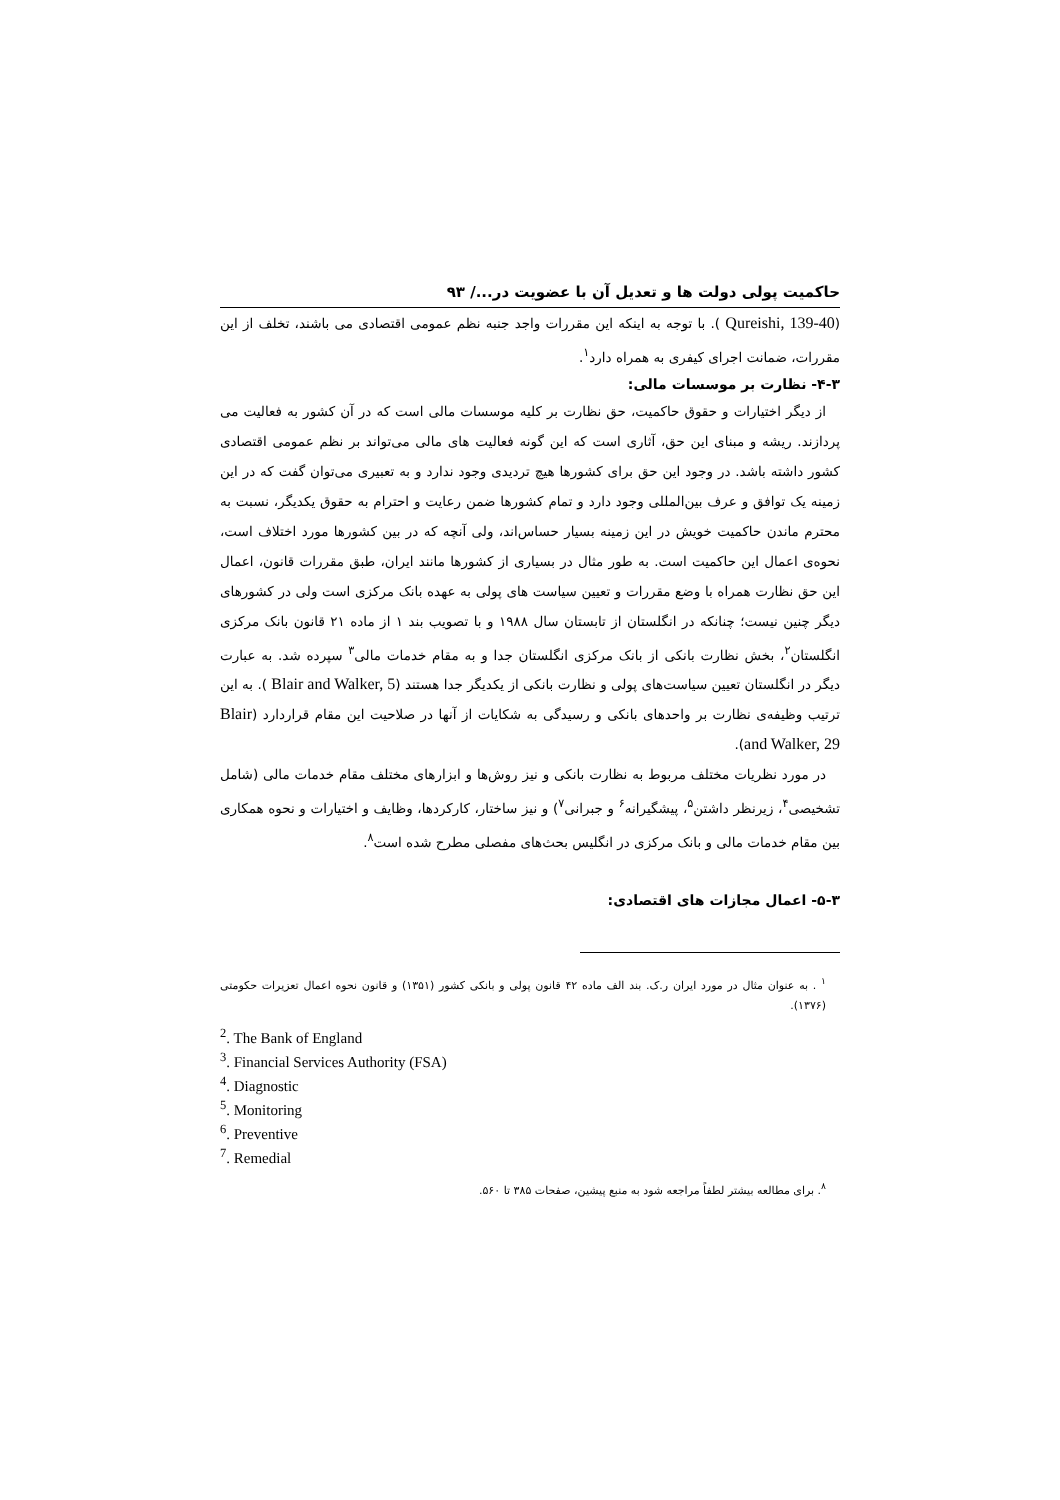حاکمیت پولی دولت ها و تعدیل آن با عضویت در.../ ۹۳
(Qureishi, 139-40 ). با توجه به اینکه این مقررات واجد جنبه نظم عمومی اقتصادی می باشند، تخلف از این مقررات، ضمانت اجرای کیفری به همراه دارد<sup>۱</sup>.
۴-۳- نظارت بر موسسات مالی:
از دیگر اختیارات و حقوق حاکمیت، حق نظارت بر کلیه موسسات مالی است که در آن کشور به فعالیت می پردازند. ریشه و مبنای این حق، آثاری است که این گونه فعالیت های مالی می‌تواند بر نظم عمومی اقتصادی کشور داشته باشد. در وجود این حق برای کشورها هیچ تردیدی وجود ندارد و به تعبیری می‌توان گفت که در این زمینه یک توافق و عرف بین‌المللی وجود دارد و تمام کشورها ضمن رعایت و احترام به حقوق یکدیگر، نسبت به محترم ماندن حاکمیت خویش در این زمینه بسیار حساس‌اند، ولی آنچه که در بین کشورها مورد اختلاف است، نحوه‌ی اعمال این حاکمیت است. به طور مثال در بسیاری از کشورها مانند ایران، طبق مقررات قانون، اعمال این حق نظارت همراه با وضع مقررات و تعیین سیاست های پولی به عهده بانک مرکزی است ولی در کشورهای دیگر چنین نیست؛ چنانکه در انگلستان از تابستان سال ۱۹۸۸ و با تصویب بند ۱ از ماده ۲۱ قانون بانک مرکزی انگلستان<sup>۲</sup>، بخش نظارت بانکی از بانک مرکزی انگلستان جدا و به مقام خدمات مالی<sup>۳</sup> سپرده شد. به عبارت دیگر در انگلستان تعیین سیاست‌های پولی و نظارت بانکی از یکدیگر جدا هستند (Blair and Walker, 5 ). به این ترتیب وظیفه‌ی نظارت بر واحدهای بانکی و رسیدگی به شکایات از آنها در صلاحیت این مقام قراردارد (Blair and Walker, 29).
در مورد نظریات مختلف مربوط به نظارت بانکی و نیز روش‌ها و ابزارهای مختلف مقام خدمات مالی (شامل تشخیصی<sup>۴</sup>، زیرنظر داشتن<sup>۵</sup>، پیشگیرانه<sup>۶</sup> و جبرانی<sup>۷</sup>) و نیز ساختار، کارکردها، وظایف و اختیارات و نحوه همکاری بین مقام خدمات مالی و بانک مرکزی در انگلیس بحث‌های مفصلی مطرح شده است<sup>۸</sup>.
۵-۳- اعمال مجازات های اقتصادی:
<sup>۱</sup> . به عنوان مثال در مورد ایران ر.ک. بند الف ماده ۴۲ قانون پولی و بانکی کشور (۱۳۵۱) و قانون نحوه اعمال تعزیرات حکومتی (۱۳۷۶).
<sup>2</sup>. The Bank of England
<sup>3</sup>. Financial Services Authority (FSA)
<sup>4</sup>. Diagnostic
<sup>5</sup>. Monitoring
<sup>6</sup>. Preventive
<sup>7</sup>. Remedial
<sup>۸</sup>. برای مطالعه بیشتر لطفاً مراجعه شود به منبع پیشین، صفحات ۳۸۵ تا ۵۶۰.